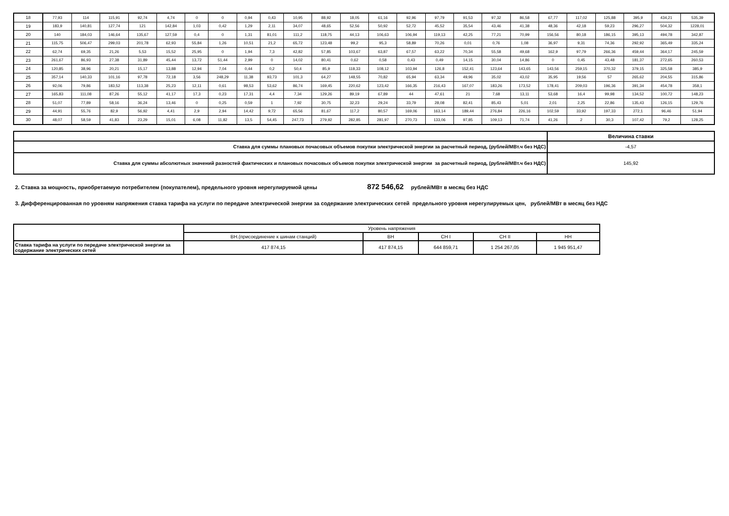| 18 | 77,93 | 114 | 115,91 | 92,74 | 4,74 | 0 | 0 | 0,94 | 0,43 | 10,95 | 88,92 | 18,05 | 61,16 | 92,96 | 97,79 | 91,53 | 97,32 | 86,58 | 67,77 | 117,02 | 125,88 | 395,9 | 434,21 | 535,39 |
| 19 | 183,9 | 140,81 | 127,74 | 121 | 142,84 | 1,03 | 0,42 | 1,29 | 2,11 | 34,07 | 48,65 | 52,56 | 50,92 | 52,72 | 45,52 | 35,54 | 43,46 | 41,38 | 48,36 | 42,18 | 59,23 | 296,27 | 504,32 | 1228,01 |
| 20 | 140 | 184,03 | 146,64 | 135,67 | 127,59 | 0,4 | 0 | 1,31 | 81,01 | 111,2 | 118,75 | 44,13 | 106,63 | 106,94 | 119,13 | 42,25 | 77,21 | 70,99 | 156,56 | 80,18 | 186,15 | 395,13 | 494,78 | 342,87 |
| 21 | 115,75 | 506,47 | 299,03 | 201,78 | 62,93 | 55,84 | 1,26 | 10,51 | 21,2 | 65,72 | 123,48 | 99,2 | 95,3 | 58,89 | 70,26 | 0,01 | 0,76 | 1,08 | 36,97 | 9,31 | 74,36 | 292,92 | 365,49 | 335,24 |
| 22 | 62,74 | 69,35 | 21,26 | 5,53 | 15,52 | 25,95 | 0 | 1,94 | 7,3 | 42,82 | 57,85 | 103,67 | 63,87 | 67,57 | 63,22 | 70,34 | 55,58 | 49,68 | 162,9 | 97,79 | 266,36 | 459,44 | 364,17 | 245,59 |
| 23 | 261,67 | 86,93 | 27,38 | 31,89 | 45,44 | 13,72 | 51,44 | 2,99 | 0 | 14,02 | 80,41 | 0,62 | 0,58 | 0,43 | 0,49 | 14,15 | 30,04 | 14,86 | 0 | 0,45 | 43,48 | 181,37 | 272,65 | 260,53 |
| 24 | 120,85 | 38,96 | 20,21 | 15,17 | 13,88 | 12,94 | 7,04 | 0,44 | 0,2 | 50,4 | 85,9 | 118,33 | 108,12 | 103,94 | 126,8 | 152,41 | 123,64 | 143,65 | 143,56 | 259,15 | 370,32 | 379,15 | 325,58 | 385,9 |
| 25 | 357,14 | 140,33 | 101,16 | 97,78 | 72,18 | 3,56 | 248,29 | 11,38 | 93,73 | 101,3 | 64,27 | 148,55 | 70,82 | 65,94 | 63,34 | 49,96 | 35,02 | 43,02 | 35,95 | 19,56 | 57 | 265,62 | 204,55 | 315,86 |
| 26 | 92,06 | 79,86 | 183,52 | 113,38 | 25,23 | 12,11 | 0,61 | 98,53 | 53,62 | 86,74 | 169,45 | 220,62 | 123,42 | 166,35 | 216,43 | 167,07 | 183,26 | 173,52 | 178,41 | 209,03 | 196,36 | 391,34 | 454,78 | 358,1 |
| 27 | 165,83 | 111,08 | 87,26 | 55,12 | 41,17 | 17,3 | 0,23 | 17,31 | 4,4 | 7,34 | 129,26 | 89,19 | 67,89 | 44 | 47,61 | 21 | 7,68 | 13,11 | 53,68 | 16,4 | 99,98 | 134,52 | 100,72 | 148,23 |
| 28 | 51,07 | 77,89 | 58,16 | 36,24 | 13,46 | 0 | 0,25 | 0,59 | 1 | 7,92 | 30,75 | 32,23 | 29,24 | 33,79 | 28,08 | 82,41 | 85,43 | 5,01 | 2,01 | 2,25 | 22,86 | 135,43 | 126,15 | 129,76 |
| 29 | 44,91 | 55,76 | 82,9 | 56,92 | 4,41 | 2,9 | 2,94 | 14,42 | 9,72 | 65,56 | 81,67 | 117,2 | 80,57 | 169,06 | 163,14 | 189,44 | 276,84 | 226,16 | 102,59 | 33,92 | 197,33 | 272,1 | 96,46 | 51,94 |
| 30 | 48,07 | 58,59 | 41,83 | 23,29 | 15,01 | 6,08 | 11,82 | 13,5 | 54,45 | 247,73 | 279,92 | 282,85 | 281,97 | 270,73 | 133,06 | 97,85 | 109,13 | 71,74 | 41,26 | 2 | 30,3 | 107,42 | 79,2 | 128,25 |
| | Величина ставки |
| Ставка для суммы плановых почасовых объемов покупки электрической энергии за расчетный период, (рублей/МВт.ч без НДС) | -4,57 |
| Ставка для суммы абсолютных значений разностей фактических и плановых почасовых объемов покупки электрической энергии за расчетный период, (рублей/МВт.ч без НДС) | 145,92 |
2. Ставка за мощность, приобретаемую потребителем (покупателем), предельного уровня нерегулируемой цены 872 546,62 рублей/МВт в месяц без НДС
3. Дифференцированная по уровням напряжения ставка тарифа на услуги по передаче электрической энергии за содержание электрических сетей предельного уровня нерегулируемых цен, рублей/МВт в месяц без НДС
| | Уровень напряжения | | | | |
| | ВН.(присоединение к шинам станций) | ВН | СН I | СН II | НН |
| Ставка тарифа на услуги по передаче электрической энергии за содержание электрических сетей | 417 874,15 | 417 874,15 | 644 859,71 | 1 254 267,05 | 1 945 951,47 |